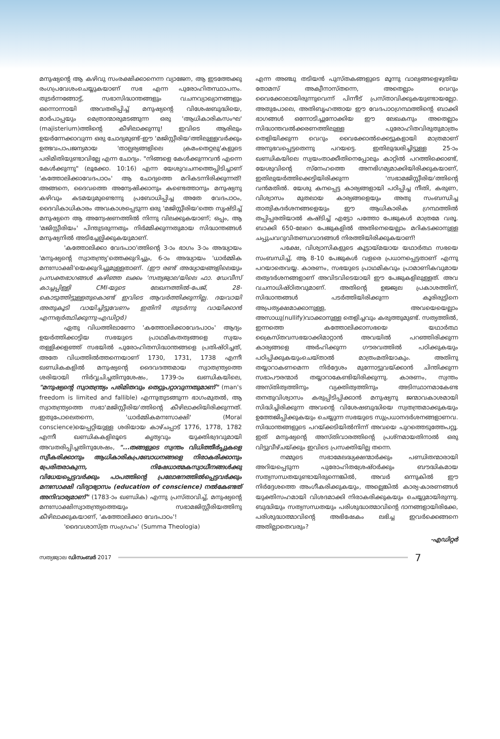മനുഷ്യന്റെ ആ കഴിവു സംരക്ഷിക്കാനെന്ന വ്യാജേന, ആ ഇടത്തേക്കു രംഗപ്രവേശംചെയ്യുകയാണ് സഭ എന്ന പുരോഹിതസ്ഥാപനം. തുടർന്നങ്ങോട്ട്, സഭാസിദ്ധാന്തങ്ങളും വചനവ്യാഖ്യാനങ്ങളും ഒന്നൊന്നായി അവതരിപ്പിച്ച് മനുഷ്യന്റെ വിശേഷബുദ്ധിയെ, മാർപാപ്പയും മെത്രാന്മാരുമടങ്ങുന്ന ഒരു 'ആധികാരികസംഘ' (majisterium)ത്തിന്റെ കീഴിലാക്കുന്നു! ഇവിടെ ആരിലും ഉയർന്നേക്കാവുന്ന ഒരു ചോദ്യമുണ്ട്-ഈ 'മജിസ്റ്റീരിയ'ത്തിലുള്ളവർക്കും ഉത്ഭവപാപജന്യമായ 'താല്പര്യങ്ങളിലെ ക്രമംതെറ്റലു'കളുടെ പരിമിതിയുണ്ടാവില്ലേ എന്ന ചോദ്യം. "നിങ്ങളെ കേൾക്കുന്നവൻ എന്നെ കേൾക്കുന്നു" (ലൂക്കോ. 10:16) എന്ന യേശുവചനത്തെപ്പിടിച്ചാണ് 'കത്തോലിക്കാവേദപാഠം' ആ ചോദ്യത്തെ മറികടന്നിരിക്കുന്നത്! അങ്ങനെ, ദൈവത്തെ അന്വേഷിക്കാനും കണ്ടെത്താനും മനുഷ്യനു കഴിവും കടമയുമുണ്ടെന്നു പ്രബോധിപ്പിച്ച അതേ വേദപാഠം, ദൈവികാധികാരം അവകാശപ്പെടുന്ന ഒരു 'മജിസ്റ്റീരിയ'ത്തെ സൃഷ്ടിച്ച് മനുഷ്യനെ ആ അന്വേഷണത്തിൽ നിന്നു വിലക്കുകയാണ്; ഒപ്പം, ആ 'മജിസ്റ്റീരിയം' പിന്തുടരുന്നതും നിർമ്മിക്കുന്നതുമായ സിദ്ധാന്തങ്ങൾ മനുഷ്യനിൽ അടിച്ചേല്പിക്കുകയുമാണ്.
'കത്തോലിക്കാ വേദപാഠ'ത്തിന്റെ 3-ാം ഭാഗം 3-ാം അദ്ധ്യായം 'മനുഷ്യന്റെ സ്വാതന്ത്ര്യ'ത്തെക്കുറിച്ചും, 6-ാം അദ്ധ്യായം 'ധാർമ്മിക മനഃസാക്ഷി'യെക്കുറിച്ചുമുള്ളതാണ്. (ഈ രണ്ട് അദ്ധ്യായങ്ങളിലെയും പ്രസക്തഭാഗങ്ങൾ കഴിഞ്ഞ ലക്കം 'സത്യജ്വാല'യിലെ ഫാ. ഡേവീസ് കാച്ചപ്പിള്ളി CMI-യുടെ ലേഖനത്തിൽ-പേജ്, 28- കൊടുത്തിട്ടുള്ളതുകൊണ്ട് ഇവിടെ ആവർത്തിക്കുന്നില്ല. ദയവായി അതുകൂടി വായിച്ചിട്ടുവേണം ഇതിനി തുടർന്നു വായിക്കാൻ എന്നഭ്യർത്ഥിക്കുന്നു-എഡിറ്റർ)
ഏതു വിധത്തിലാണോ 'കത്തോലിക്കാവേദപാഠം' ആദ്യം ഉയർത്തിക്കാട്ടിയ സഭയുടെ പ്രാഥമികതത്വങ്ങളെ സ്വയം തള്ളിക്കളഞ്ഞ് സഭയിൽ പുരോഹിതസിദ്ധാന്തങ്ങളെ പ്രതിഷ്ഠിച്ചത്, അതേ വിധത്തിൽത്തന്നെയാണ് 1730, 1731, 1738 എന്നീ ഖണ്ഡികകളിൽ മനുഷ്യന്റെ ദൈവദത്തമായ സ്വാതന്ത്ര്യത്തെ ശരിയായി നിർവ്വചിച്ചതിനുശേഷം, 1739-ാം ഖണ്ഡികയിലെ, "മനുഷ്യന്റെ സ്വാതന്ത്ര്യം പരിമിതവും തെറ്റുപറ്റാവുന്നതുമാണ്" (man's freedom is limited and fallible) എന്നുതുടങ്ങുന്ന ഭാഗംമുതൽ, ആ സ്വാതന്ത്ര്യത്തെ സഭാ'മജിസ്റ്റീരിയ'ത്തിന്റെ കീഴിലാക്കിയിരിക്കുന്നത്. ഇതുപോലെതന്നെ, 'ധാർമ്മികമനഃസാക്ഷി' (Moral conscience)യെപ്പറ്റിയുള്ള ശരിയായ കാഴ്ചപ്പാട് 1776, 1778, 1782 എന്നീ ഖണ്ഡികകളിലൂടെ കൃത്യവും യുക്തിഭദ്രവുമായി അവതരിപ്പിച്ചതിനുശേഷം, "...തങ്ങളുടെ സ്വന്തം വിധിത്തീർപ്പുകളെ സ്വീകരിക്കാനും ആധികാരികപ്രബോധനങ്ങളെ നിരാകരിക്കാനും പ്രേരിതരാകുന്ന, നിഷേധാത്മകസ്വാധീനങ്ങൾക്കു വിധേയപ്പെട്ടവർക്കും പാപത്തിന്റെ പ്രലോഭനത്തിൽപ്പെട്ടവർക്കും മനഃസാക്ഷി വിദ്യാഭ്യാസം (education of conscience) നൽകേണ്ടത് അനിവാര്യമാണ്" (1783-ാം ഖണ്ഡിക) എന്നു പ്രസ്താവിച്ച്, മനുഷ്യന്റെ മനഃസാക്ഷിസ്വാതന്ത്ര്യത്തെയും സഭാമജിസ്റ്റീരിയത്തിനു കീഴിലാക്കുകയാണ്, 'കത്തോലിക്കാ വേദപാഠം'!
'ദൈവശാസ്ത്ര സംഗ്രഹം' (Summa Theologia)
എന്ന അഞ്ചു തടിയൻ പുസ്തകങ്ങളുടെ മൂന്നു വാല്യങ്ങളെഴുതിയ തോമസ് അക്വീനാസ്തന്നെ, അതെല്ലാം വെറും വൈക്കോലായിരുന്നുവെന്ന് പിന്നീട് പ്രസ്താവിക്കുകയുണ്ടായല്ലോ. അതുപോലെ, അതിബൃഹത്തായ ഈ വേദപാഠഗ്രന്ഥത്തിന്റെ ബാക്കി ഭാഗങ്ങൾ ഒന്നോടിച്ചുനോക്കിയ ഈ ലേഖകനും അതെല്ലാം സിദ്ധാന്തവൽക്കരണത്തിലുള്ള പുരോഹിതവിരുതുമാത്രം തെളിയിക്കുന്ന വെറും വൈക്കോൽക്കെട്ടുകളായി മാത്രമാണ് അനുഭവപ്പെട്ടതെന്നു പറയട്ടെ. ഇതിലുദ്ധരിച്ചിട്ടുള്ള 25-ാം ഖണ്ഡികയിലെ സ്വയംതാക്കീതിനെപ്പോലും കാറ്റിൽ പറത്തിക്കൊണ്ട്, യേശുവിന്റെ സ്നേഹത്തെ അനഭിഗമ്യമാക്കിയിരിക്കുകയാണ്, ഇതിലുയർത്തിക്കെട്ടിയിരിക്കുന്ന 'സഭാമജിസ്റ്റീരിയ'ത്തിന്റെ വൻമതിൽ. യേശു കനപ്പെട്ട കാര്യങ്ങളായി പഠിപ്പിച്ച നീതി, കരുണ, വിശ്വാസം മുതലായ കാര്യങ്ങളെയും അതു സംബന്ധിച്ച താത്വികദർശനങ്ങളെയും ഈ ആധികാരിക ഗ്രന്ഥത്തിൽ തപ്പിപ്പരതിയാൽ കഷ്ടിച്ച് എട്ടോ പത്തോ പേജുകൾ മാത്രമേ വരൂ. ബാക്കി 650-ലേറെ പേജുകളിൽ അതിനെയെല്ലാം മറികടക്കാനുള്ള ചപ്പുചവറുവിതണ്ഡവാദങ്ങൾ നിരത്തിയിരിക്കുകയാണ്!
പക്ഷേ, വിശ്വാസികളുടെ കൂട്ടായ്മയായ യഥാർത്ഥ സഭയെ സംബന്ധിച്ച്, ആ 8-10 പേജുകൾ വളരെ പ്രധാനപ്പെട്ടതാണ് എന്നു പറയാതെവയ്യ. കാരണം, സഭയുടെ പ്രാഥമികവും പ്രാമാണികവുമായ തത്വദർശനങ്ങളാണ് അവിടവിടെയായി ഈ പേജുകളിലുള്ളത്. അവ വചനാധിഷ്ഠിതവുമാണ്. അതിന്റെ ഉജ്ജ്വല പ്രകാശത്തിന്, സിദ്ധാന്തങ്ങൾ പടർത്തിയിരിക്കുന്ന കൂരിരുട്ടിനെ അപ്രത്യക്ഷമാക്കാനുള്ള, അവയെയെല്ലാം അസാധു(nullify)വാക്കാനുള്ള തെളിച്ചവും കരുത്തുമുണ്ട്. സത്യത്തിൽ, ഇന്നത്തെ കത്തോലിക്കാസഭയെ യഥാർത്ഥ ക്രൈസ്തവസഭയാക്കിമാറ്റാൻ അവയിൽ പറഞ്ഞിരിക്കുന്ന കാര്യങ്ങളെ അർഹിക്കുന്ന ഗൗരവത്തിൽ പഠിക്കുകയും പഠിപ്പിക്കുകയുംചെയ്താൽ മാത്രംമതിയാകും. അതിനു തയ്യാറാകണമെന്ന നിർദ്ദേശം മുന്നോട്ടുവയ്ക്കാൻ ചിന്തിക്കുന്ന സഭാപൗരന്മാർ തയ്യാറാകേണ്ടിയിരിക്കുന്നു. കാരണം, സ്വന്തം അസ്തിത്വത്തിനും വ്യക്തിത്വത്തിനും അടിസ്ഥാനമാകേണ്ട തനതുവിശ്വാസം കരുപ്പിടിപ്പിക്കാൻ മനുഷ്യനു ജന്മാവകാശമായി സിദ്ധിച്ചിരിക്കുന്ന അവന്റെ വിശേഷബുദ്ധിയെ സ്വതന്ത്രമാക്കുകയും ഉത്തേജിപ്പിക്കുകയും ചെയ്യുന്ന സഭയുടെ സുപ്രധാനദർശനങ്ങളാണവ. സിദ്ധാന്തങ്ങളുടെ പറയ്ക്കടിയിൽനിന്ന് അവയെ പുറത്തെടുത്തേപറ്റൂ. ഇത് മനുഷ്യന്റെ അസ്തിവാരത്തിന്റെ പ്രശ്നമായതിനാൽ ഒരു വിട്ടുവീഴ്ചയ്ക്കും ഇവിടെ പ്രസക്തിയില്ല തന്നെ.
നമ്മുടെ സഭാമേലദ്ധ്യക്ഷന്മാർക്കും പണ്ഡിതന്മാരായി അറിയപ്പെടുന്ന പുരോഹിതശ്രേഷ്ഠർക്കും ബൗദ്ധികമായ സത്യസന്ധതയുണ്ടായിരുന്നെങ്കിൽ, അവർ ഒന്നുകിൽ ഈ നിർദ്ദേശത്തെ അംഗീകരിക്കുകയും, അല്ലെങ്കിൽ കാര്യ-കാരണങ്ങൾ യുക്തിസഹമായി വിശദമാക്കി നിരാകരിക്കുകയും ചെയ്യുമായിരുന്നു. ബുദ്ധിയും സത്യസന്ധതയും പരിശുദ്ധാത്മാവിന്റെ ദാനങ്ങളായിരിക്കേ, പരിശുദ്ധാത്മാവിന്റെ അഭിഷേകം ലഭിച്ച ഇവർക്കെങ്ങനെ അതില്ലാതെവരും?
-എഡിറ്റർ
സത്യജ്വാല ഡിസംബർ 2017
7